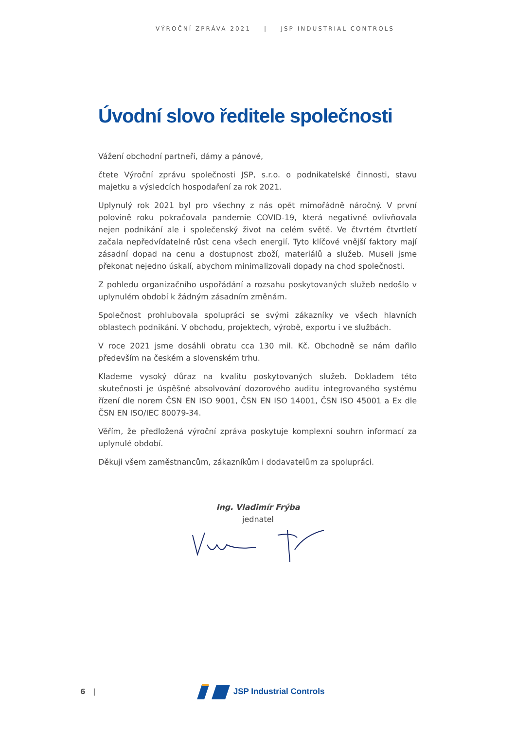VÝROČNÍ ZPRÁVA 2021 | JSP INDUSTRIAL CONTROLS
Úvodní slovo ředitele společnosti
Vážení obchodní partneři, dámy a pánové,
čtete Výroční zprávu společnosti JSP, s.r.o. o podnikatelské činnosti, stavu majetku a výsledcích hospodaření za rok 2021.
Uplynulý rok 2021 byl pro všechny z nás opět mimořádně náročný. V první polovině roku pokračovala pandemie COVID-19, která negativně ovlivňovala nejen podnikání ale i společenský život na celém světě. Ve čtvrtém čtvrtletí začala nepředvídatelně růst cena všech energií. Tyto klíčové vnější faktory mají zásadní dopad na cenu a dostupnost zboží, materiálů a služeb. Museli jsme překonat nejedno úskalí, abychom minimalizovali dopady na chod společnosti.
Z pohledu organizačního uspořádání a rozsahu poskytovaných služeb nedošlo v uplynulém období k žádným zásadním změnám.
Společnost prohlubovala spolupráci se svými zákazníky ve všech hlavních oblastech podnikání. V obchodu, projektech, výrobě, exportu i ve službách.
V roce 2021 jsme dosáhli obratu cca 130 mil. Kč. Obchodně se nám dařilo především na českém a slovenském trhu.
Klademe vysoký důraz na kvalitu poskytovaných služeb. Dokladem této skutečnosti je úspěšné absolvování dozorového auditu integrovaného systému řízení dle norem ČSN EN ISO 9001, ČSN EN ISO 14001, ČSN ISO 45001 a Ex dle ČSN EN ISO/IEC 80079-34.
Věřím, že předložená výroční zpráva poskytuje komplexní souhrn informací za uplynulé období.
Děkuji všem zaměstnancům, zákazníkům i dodavatelům za spolupráci.
Ing. Vladimír Frýba
jednatel
6 | JSP Industrial Controls